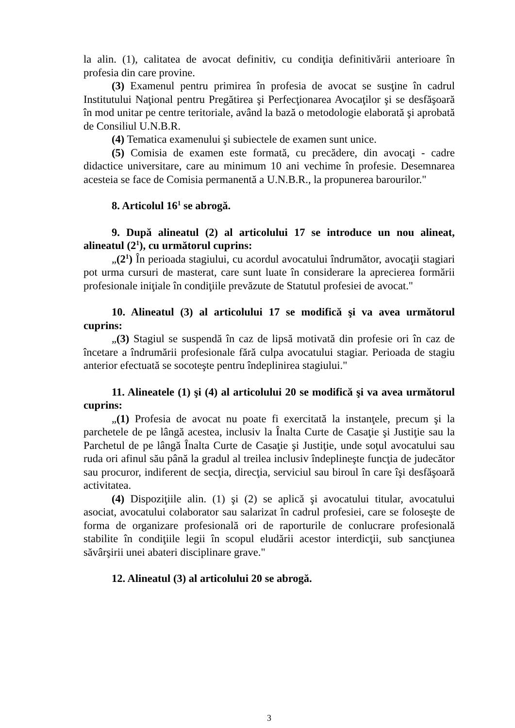la alin. (1), calitatea de avocat definitiv, cu condiţia definitivării anterioare în profesia din care provine.
(3) Examenul pentru primirea în profesia de avocat se susţine în cadrul Institutului Naţional pentru Pregătirea şi Perfecţionarea Avocaţilor şi se desfăşoară în mod unitar pe centre teritoriale, având la bază o metodologie elaborată şi aprobată de Consiliul U.N.B.R.
(4) Tematica examenului şi subiectele de examen sunt unice.
(5) Comisia de examen este formată, cu precădere, din avocaţi - cadre didactice universitare, care au minimum 10 ani vechime în profesie. Desemnarea acesteia se face de Comisia permanentă a U.N.B.R., la propunerea barourilor."
8. Articolul 16<sup>1</sup> se abrogă.
9. După alineatul (2) al articolului 17 se introduce un nou alineat, alineatul (2<sup>1</sup>), cu următorul cuprins:
„(2<sup>1</sup>) În perioada stagiului, cu acordul avocatului îndrumător, avocaţii stagiari pot urma cursuri de masterat, care sunt luate în considerare la aprecierea formării profesionale iniţiale în condiţiile prevăzute de Statutul profesiei de avocat."
10. Alineatul (3) al articolului 17 se modifică şi va avea următorul cuprins:
„(3) Stagiul se suspendă în caz de lipsă motivată din profesie ori în caz de încetare a îndrumării profesionale fără culpa avocatului stagiar. Perioada de stagiu anterior efectuată se socoteşte pentru îndeplinirea stagiului."
11. Alineatele (1) şi (4) al articolului 20 se modifică şi va avea următorul cuprins:
„(1) Profesia de avocat nu poate fi exercitată la instanţele, precum şi la parchetele de pe lângă acestea, inclusiv la Înalta Curte de Casaţie şi Justiţie sau la Parchetul de pe lângă Înalta Curte de Casaţie şi Justiţie, unde soţul avocatului sau ruda ori afinul său până la gradul al treilea inclusiv îndeplineşte funcţia de judecător sau procuror, indiferent de secţia, direcţia, serviciul sau biroul în care îşi desfăşoară activitatea.
(4) Dispoziţiile alin. (1) şi (2) se aplică şi avocatului titular, avocatului asociat, avocatului colaborator sau salarizat în cadrul profesiei, care se foloseşte de forma de organizare profesională ori de raporturile de conlucrare profesională stabilite în condiţiile legii în scopul eludării acestor interdicţii, sub sancţiunea săvârşirii unei abateri disciplinare grave."
12. Alineatul (3) al articolului 20 se abrogă.
3